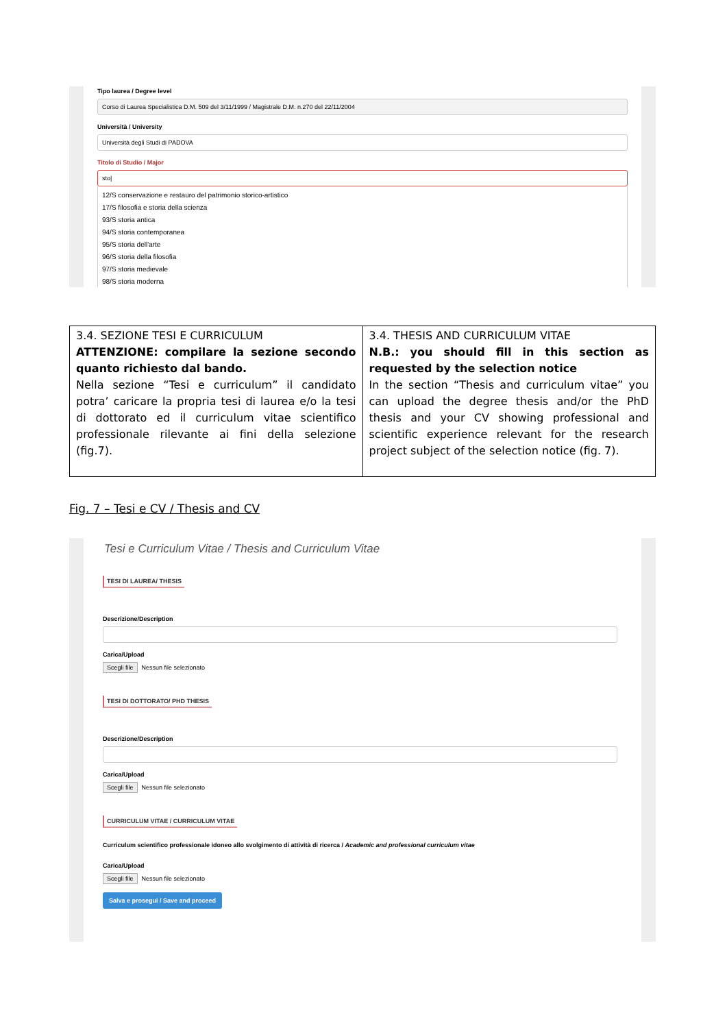Tipo laurea / Degree level
Corso di Laurea Specialistica D.M. 509 del 3/11/1999 / Magistrale D.M. n.270 del 22/11/2004
Università / University
Università degli Studi di PADOVA
Titolo di Studio / Major
sto|
12/S conservazione e restauro del patrimonio storico-artistico
17/S filosofia e storia della scienza
93/S storia antica
94/S storia contemporanea
95/S storia dell'arte
96/S storia della filosofia
97/S storia medievale
98/S storia moderna
| 3.4. SEZIONE TESI E CURRICULUM ATTENZIONE: compilare la sezione secondo quanto richiesto dal bando. Nella sezione “Tesi e curriculum” il candidato potra’ caricare la propria tesi di laurea e/o la tesi di dottorato ed il curriculum vitae scientifico professionale rilevante ai fini della selezione (fig.7). | 3.4. THESIS AND CURRICULUM VITAE N.B.: you should fill in this section as requested by the selection notice In the section “Thesis and curriculum vitae” you can upload the degree thesis and/or the PhD thesis and your CV showing professional and scientific experience relevant for the research project subject of the selection notice (fig. 7). |
Fig. 7 – Tesi e CV / Thesis and CV
Tesi e Curriculum Vitae / Thesis and Curriculum Vitae
TESI DI LAUREA/ THESIS
Descrizione/Description
Carica/Upload
Scegli file Nessun file selezionato
TESI DI DOTTORATO/ PHD THESIS
Descrizione/Description
Carica/Upload
Scegli file Nessun file selezionato
CURRICULUM VITAE / CURRICULUM VITAE
Curriculum scientifico professionale idoneo allo svolgimento di attività di ricerca / Academic and professional curriculum vitae
Carica/Upload
Scegli file Nessun file selezionato
Salva e prosegui / Save and proceed